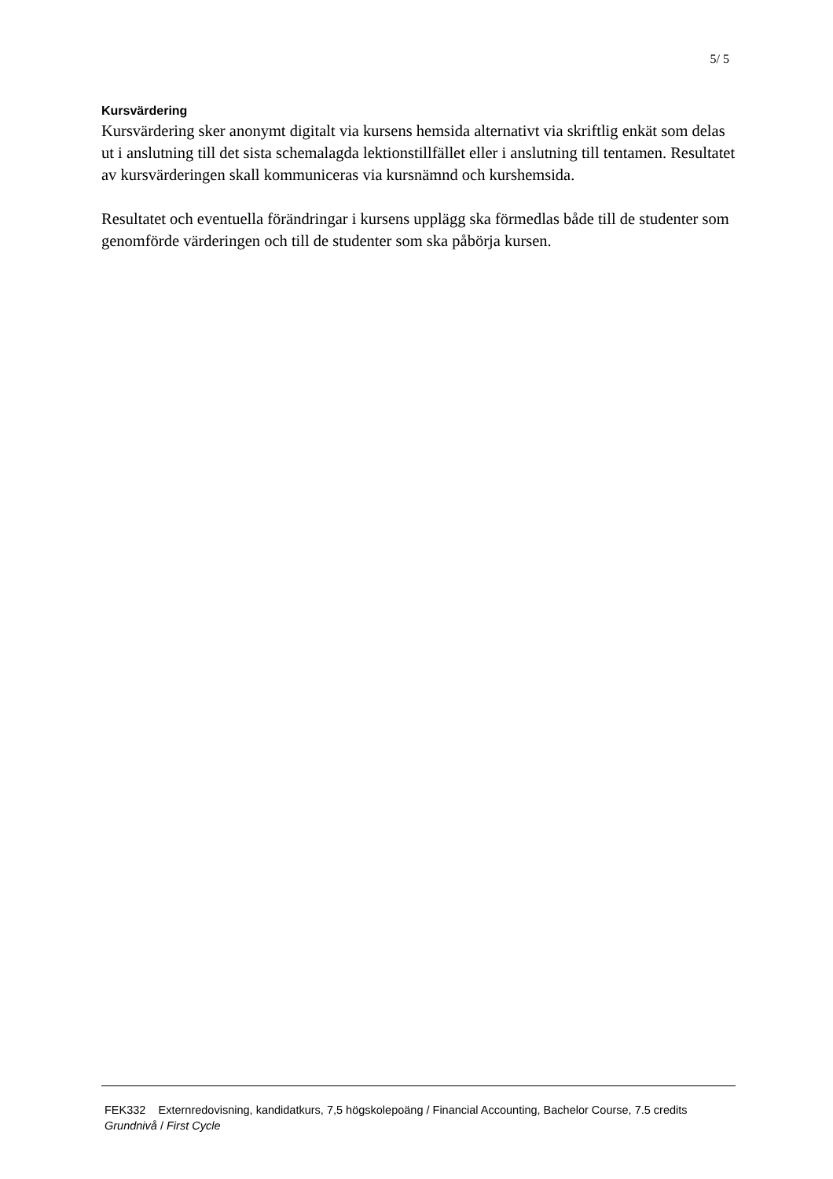5/ 5
Kursvärdering
Kursvärdering sker anonymt digitalt via kursens hemsida alternativt via skriftlig enkät som delas ut i anslutning till det sista schemalagda lektionstillfället eller i anslutning till tentamen. Resultatet av kursvärderingen skall kommuniceras via kursnämnd och kurshemsida.
Resultatet och eventuella förändringar i kursens upplägg ska förmedlas både till de studenter som genomförde värderingen och till de studenter som ska påbörja kursen.
FEK332 Externredovisning, kandidatkurs, 7,5 högskolepoäng / Financial Accounting, Bachelor Course, 7.5 credits
Grundnivå / First Cycle